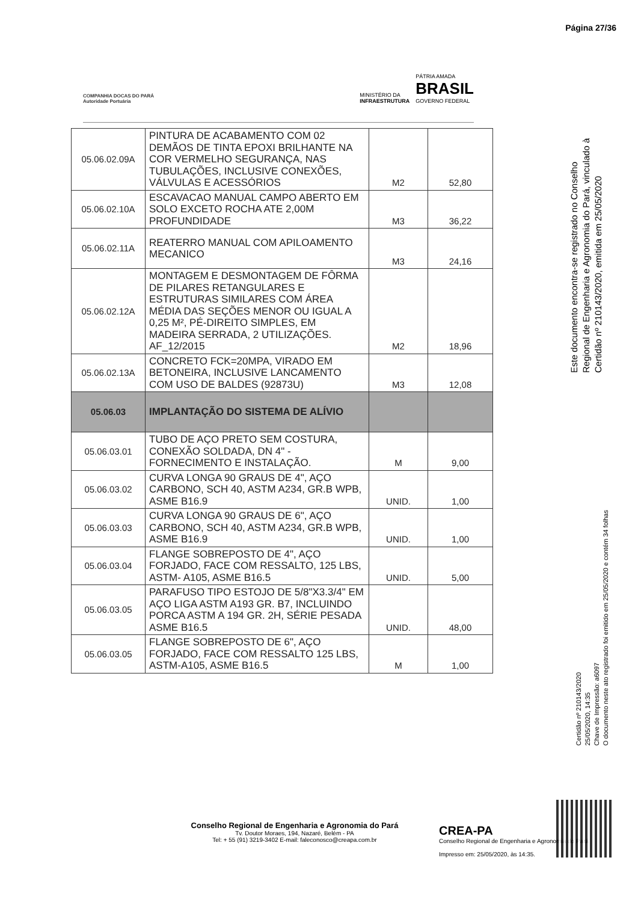Página 27/36
COMPANHIA DOCAS DO PARÁ
Autoridade Portuária
MINISTÉRIO DA
INFRAESTRUTURA
PÁTRIA AMADA
BRASIL
GOVERNO FEDERAL
| 05.06.02.09A | PINTURA DE ACABAMENTO COM 02 DEMÃOS DE TINTA EPOXI BRILHANTE NA COR VERMELHO SEGURANÇA, NAS TUBULAÇÕES, INCLUSIVE CONEXÕES, VÁLVULAS E ACESSÓRIOS | M2 | 52,80 |
| 05.06.02.10A | ESCAVACAO MANUAL CAMPO ABERTO EM SOLO EXCETO ROCHA ATE 2,00M PROFUNDIDADE | M3 | 36,22 |
| 05.06.02.11A | REATERRO MANUAL COM APILOAMENTO MECANICO | M3 | 24,16 |
| 05.06.02.12A | MONTAGEM E DESMONTAGEM DE FÔRMA DE PILARES RETANGULARES E ESTRUTURAS SIMILARES COM ÁREA MÉDIA DAS SEÇÕES MENOR OU IGUAL A 0,25 M², PÉ-DIREITO SIMPLES, EM MADEIRA SERRADA, 2 UTILIZAÇÕES. AF_12/2015 | M2 | 18,96 |
| 05.06.02.13A | CONCRETO FCK=20MPA, VIRADO EM BETONEIRA, INCLUSIVE LANCAMENTO COM USO DE BALDES (92873U) | M3 | 12,08 |
| 05.06.03 | IMPLANTAÇÃO DO SISTEMA DE ALÍVIO | | |
| 05.06.03.01 | TUBO DE AÇO PRETO SEM COSTURA, CONEXÃO SOLDADA, DN 4" - FORNECIMENTO E INSTALAÇÃO. | M | 9,00 |
| 05.06.03.02 | CURVA LONGA 90 GRAUS DE 4", AÇO CARBONO, SCH 40, ASTM A234, GR.B WPB, ASME B16.9 | UNID. | 1,00 |
| 05.06.03.03 | CURVA LONGA 90 GRAUS DE 6", AÇO CARBONO, SCH 40, ASTM A234, GR.B WPB, ASME B16.9 | UNID. | 1,00 |
| 05.06.03.04 | FLANGE SOBREPOSTO DE 4", AÇO FORJADO, FACE COM RESSALTO, 125 LBS, ASTM- A105, ASME B16.5 | UNID. | 5,00 |
| 05.06.03.05 | PARAFUSO TIPO ESTOJO DE 5/8"X3.3/4" EM AÇO LIGA ASTM A193 GR. B7, INCLUINDO PORCA ASTM A 194 GR. 2H, SÉRIE PESADA ASME B16.5 | UNID. | 48,00 |
| 05.06.03.05 | FLANGE SOBREPOSTO DE 6", AÇO FORJADO, FACE COM RESSALTO 125 LBS, ASTM-A105, ASME B16.5 | M | 1,00 |
Este documento encontra-se registrado no Conselho Regional de Engenharia e Agronomia do Pará, vinculado à Certidão nº 210143/2020, emitida em 25/05/2020
Certidão nº 210143/2020
25/05/2020, 14:35
Chave de Impressão: a6097
O documento neste ato registrado foi emitido em 25/05/2020 e contém 34 folhas
Conselho Regional de Engenharia e Agronomia do Pará
Tv. Doutor Moraes, 194, Nazaré, Belém - PA
Tel: + 55 (91) 3219-3402 E-mail: faleconosco@creapa.com.br
CREA-PA
Conselho Regional de Engenharia e Agronomia do Pará
Impresso em: 25/05/2020, às 14:35.